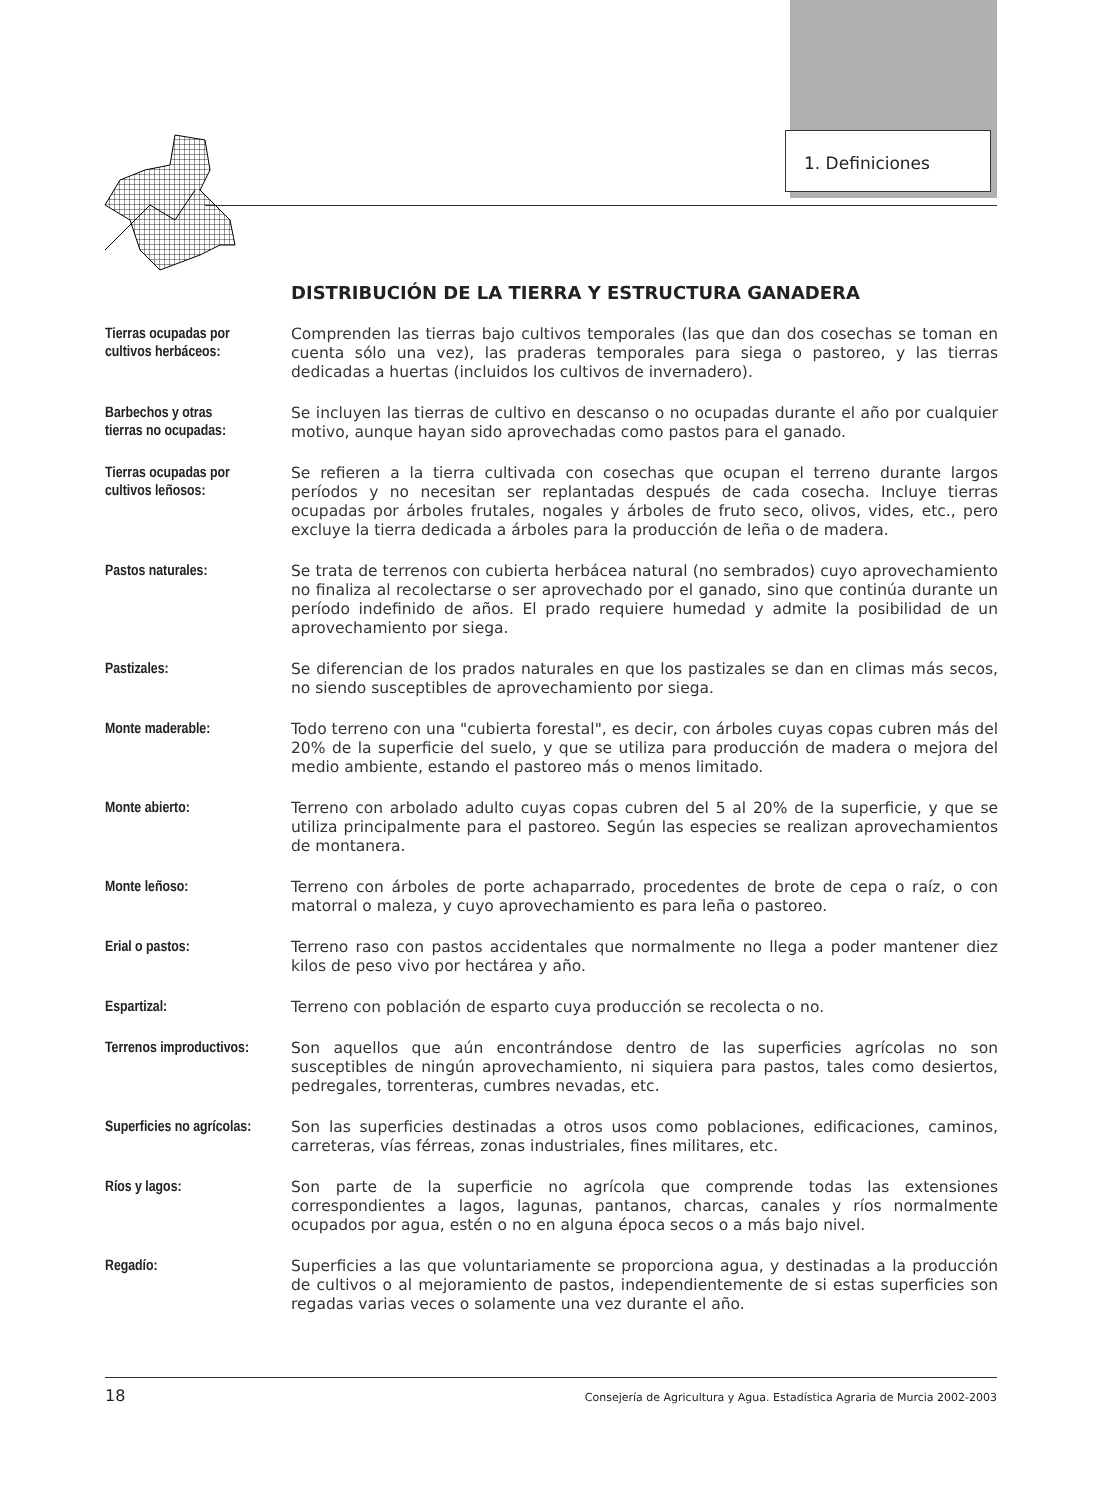1. Definiciones
DISTRIBUCIÓN DE LA TIERRA Y ESTRUCTURA GANADERA
Tierras ocupadas por
cultivos herbáceos:
Comprenden las tierras bajo cultivos temporales (las que dan dos cosechas se toman en cuenta sólo una vez), las praderas temporales para siega o pastoreo, y las tierras dedicadas a huertas (incluidos los cultivos de invernadero).
Barbechos y otras
tierras no ocupadas:
Se incluyen las tierras de cultivo en descanso o no ocupadas durante el año por cualquier motivo, aunque hayan sido aprovechadas como pastos para el ganado.
Tierras ocupadas por
cultivos leñosos:
Se refieren a la tierra cultivada con cosechas que ocupan el terreno durante largos períodos y no necesitan ser replantadas después de cada cosecha. Incluye tierras ocupadas por árboles frutales, nogales y árboles de fruto seco, olivos, vides, etc., pero excluye la tierra dedicada a árboles para la producción de leña o de madera.
Pastos naturales:
Se trata de terrenos con cubierta herbácea natural (no sembrados) cuyo aprovechamiento no finaliza al recolectarse o ser aprovechado por el ganado, sino que continúa durante un período indefinido de años. El prado requiere humedad y admite la posibilidad de un aprovechamiento por siega.
Pastizales:
Se diferencian de los prados naturales en que los pastizales se dan en climas más secos, no siendo susceptibles de aprovechamiento por siega.
Monte maderable:
Todo terreno con una "cubierta forestal", es decir, con árboles cuyas copas cubren más del 20% de la superficie del suelo, y que se utiliza para producción de madera o mejora del medio ambiente, estando el pastoreo más o menos limitado.
Monte abierto:
Terreno con arbolado adulto cuyas copas cubren del 5 al 20% de la superficie, y que se utiliza principalmente para el pastoreo. Según las especies se realizan aprovechamientos de montanera.
Monte leñoso:
Terreno con árboles de porte achaparrado, procedentes de brote de cepa o raíz, o con matorral o maleza, y cuyo aprovechamiento es para leña o pastoreo.
Erial o pastos:
Terreno raso con pastos accidentales que normalmente no llega a poder mantener diez kilos de peso vivo por hectárea y año.
Espartizal:
Terreno con población de esparto cuya producción se recolecta o no.
Terrenos improductivos:
Son aquellos que aún encontrándose dentro de las superficies agrícolas no son susceptibles de ningún aprovechamiento, ni siquiera para pastos, tales como desiertos, pedregales, torrenteras, cumbres nevadas, etc.
Superficies no agrícolas:
Son las superficies destinadas a otros usos como poblaciones, edificaciones, caminos, carreteras, vías férreas, zonas industriales, fines militares, etc.
Ríos y lagos:
Son parte de la superficie no agrícola que comprende todas las extensiones correspondientes a lagos, lagunas, pantanos, charcas, canales y ríos normalmente ocupados por agua, estén o no en alguna época secos o a más bajo nivel.
Regadío:
Superficies a las que voluntariamente se proporciona agua, y destinadas a la producción de cultivos o al mejoramiento de pastos, independientemente de si estas superficies son regadas varias veces o solamente una vez durante el año.
18 Consejería de Agricultura y Agua. Estadística Agraria de Murcia 2002-2003